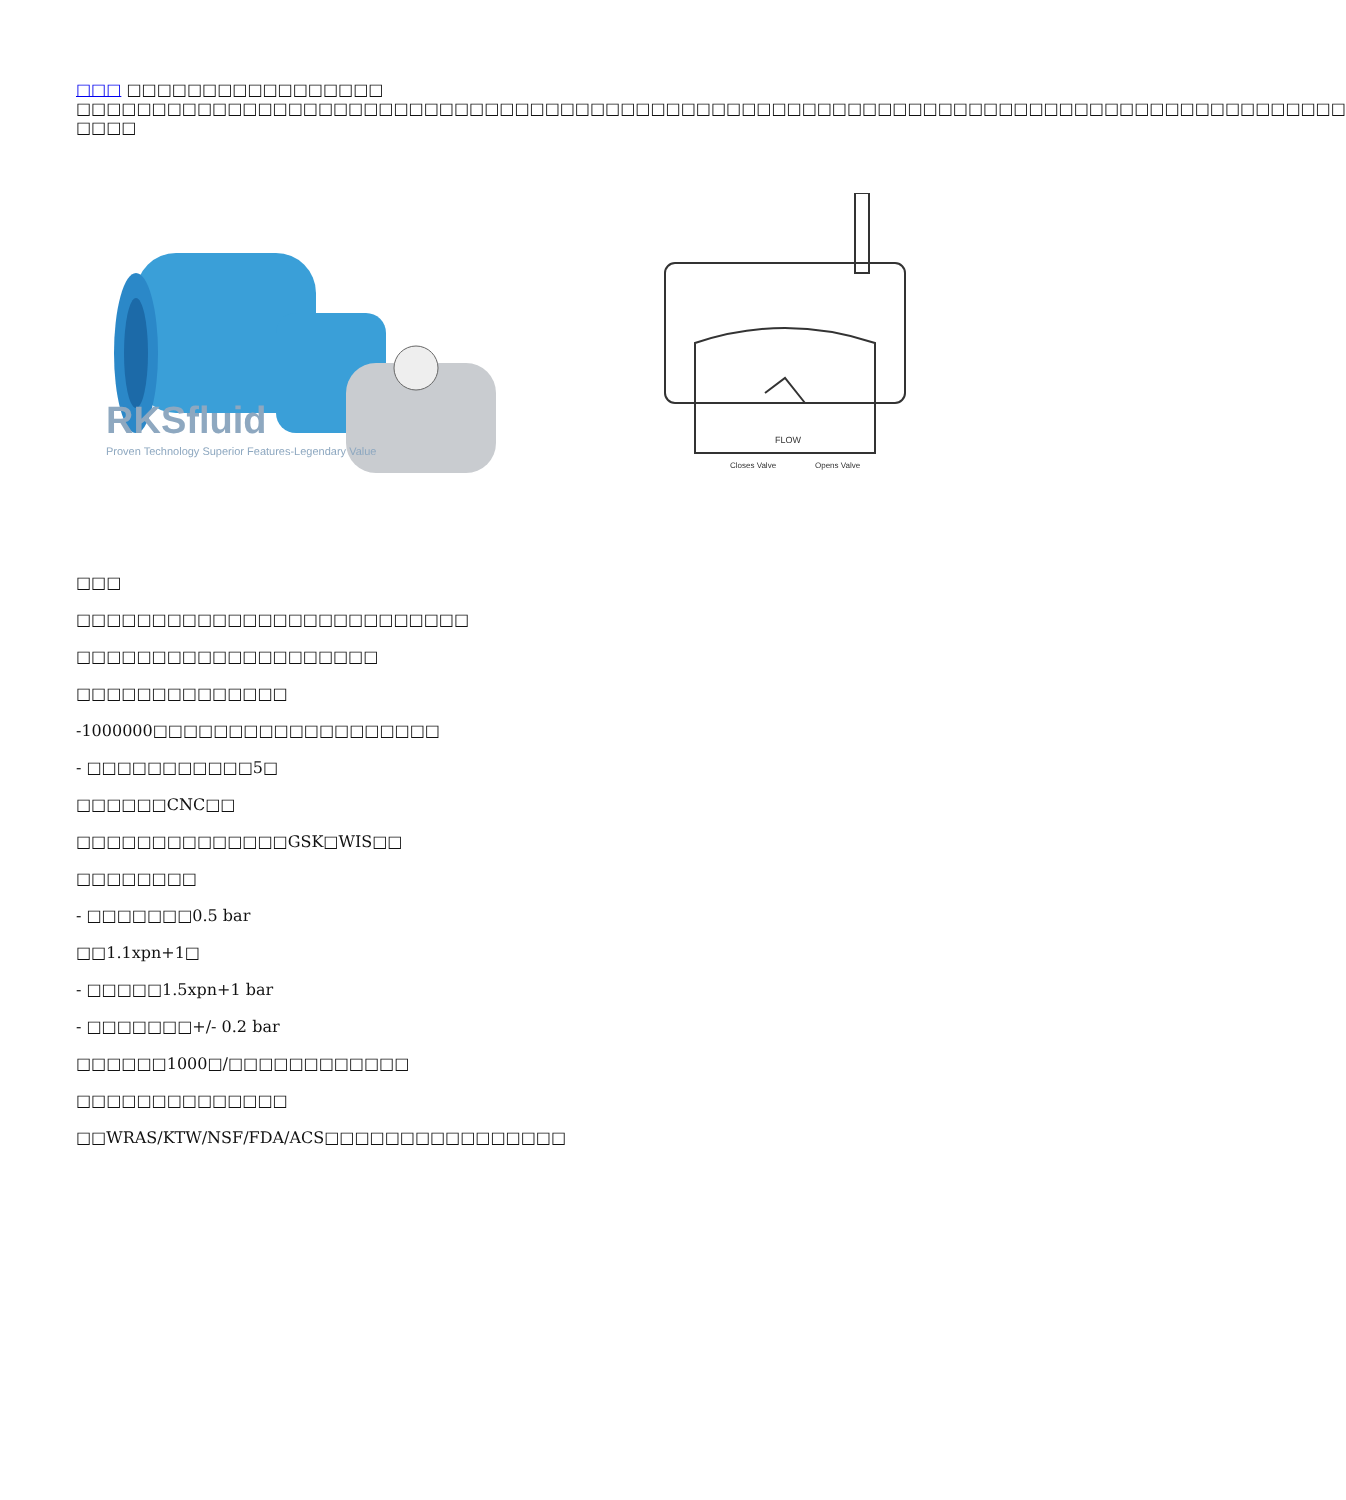□□□ □□□□□□□□□□□□□□□□□ □□□□□□□□□□□□□□□□□□□□□□□□□□□□□□□□□□□□□□□□□□□□□□□□□□□□□□□□□□□□□□□□□□□□□□□□□□□□□□□□□□□□ □□□□
RKSfluid
Proven Technology Superior Features-Legendary Value
FLOW
Closes Valve
Opens Valve
□□□
□□□□□□□□□□□□□□□□□□□□□□□□□□
□□□□□□□□□□□□□□□□□□□□
□□□□□□□□□□□□□□
-1000000□□□□□□□□□□□□□□□□□□□
- □□□□□□□□□□□5□
□□□□□□CNC□□
□□□□□□□□□□□□□□GSK□WIS□□
□□□□□□□□
- □□□□□□□0.5 bar
□□1.1xpn+1□
- □□□□□1.5xpn+1 bar
- □□□□□□□+/- 0.2 bar
□□□□□□1000□/□□□□□□□□□□□□
□□□□□□□□□□□□□□
□□WRAS/KTW/NSF/FDA/ACS□□□□□□□□□□□□□□□□